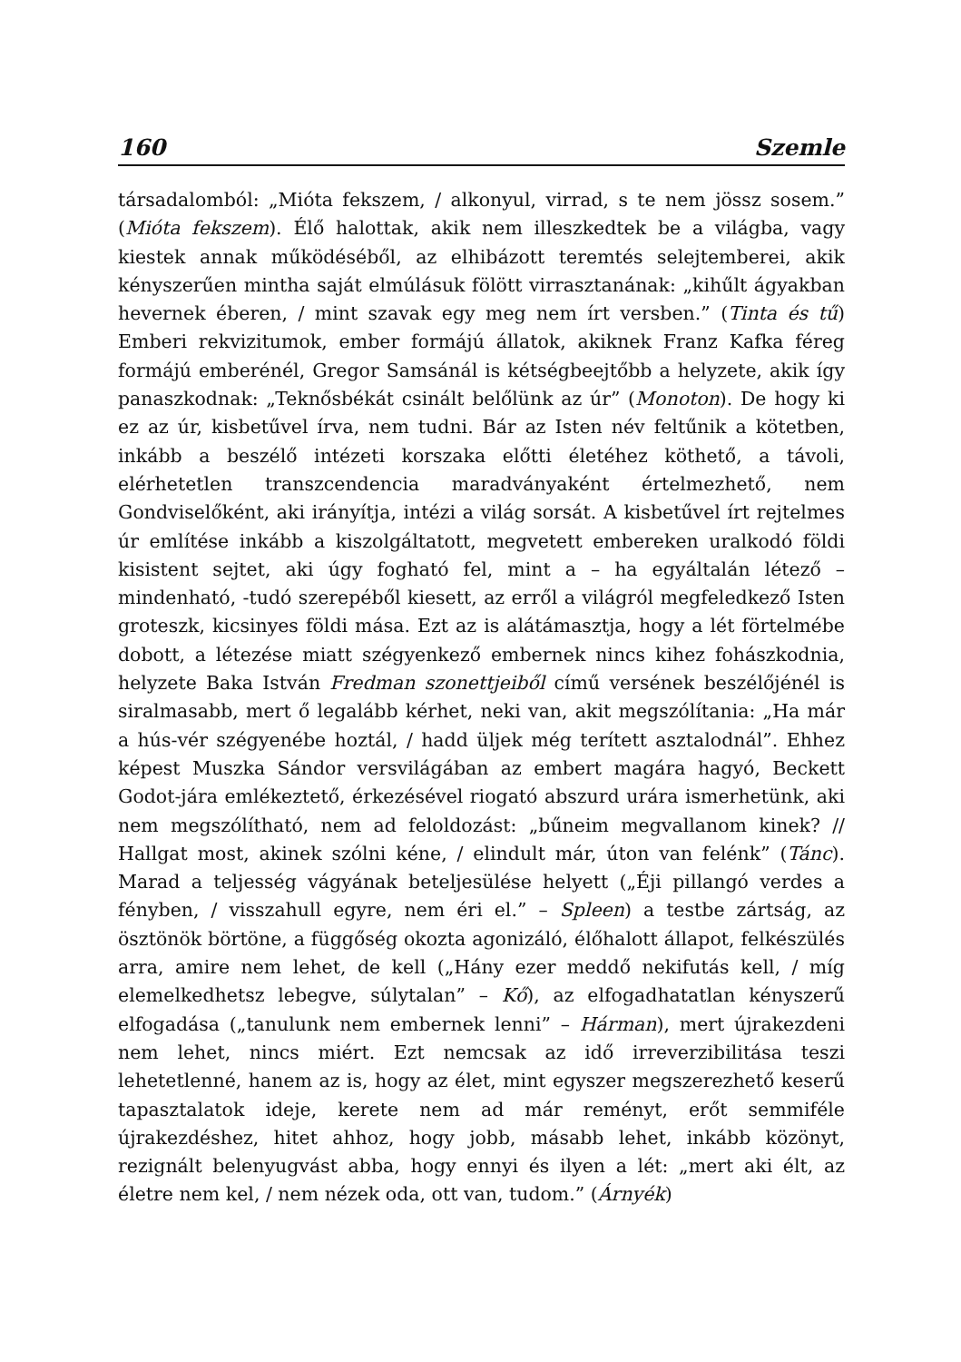160 Szemle
társadalomból: „Mióta fekszem, / alkonyul, virrad, s te nem jössz sosem.” (Mióta fekszem). Élő halottak, akik nem illeszkedtek be a világba, vagy kiestek annak működéséből, az elhibázott teremtés selejtemberei, akik kényszerűen mintha saját elmúlásuk fölött virrasztanának: „kihűlt ágyakban hevernek éberen, / mint szavak egy meg nem írt versben.” (Tinta és tű) Emberi rekvizitumok, ember formájú állatok, akiknek Franz Kafka féreg formájú emberénél, Gregor Samsánál is kétségbeejtőbb a helyzete, akik így panaszkodnak: „Teknősbékát csinált belőlünk az úr” (Monoton). De hogy ki ez az úr, kisbetűvel írva, nem tudni. Bár az Isten név feltűnik a kötetben, inkább a beszélő intézeti korszaka előtti életéhez köthető, a távoli, elérhetetlen transzcendencia maradványaként értelmezhető, nem Gondviselőként, aki irányítja, intézi a világ sorsát. A kisbetűvel írt rejtelmes úr említése inkább a kiszolgáltatott, megvetett embereken uralkodó földi kisistent sejtet, aki úgy fogható fel, mint a – ha egyáltalán létező – mindenható, -tudó szerepéből kiesett, az erről a világról megfeledkező Isten groteszk, kicsinyes földi mása. Ezt az is alátámasztja, hogy a lét förtelmébe dobott, a létezése miatt szégyenkező embernek nincs kihez fohászkodnia, helyzete Baka István Fredman szonettjeiből című versének beszélőjénél is siralmasabb, mert ő legalább kérhet, neki van, akit megszólítania: „Ha már a hús-vér szégyenébe hoztál, / hadd üljek még terített asztalodnál”. Ehhez képest Muszka Sándor versvilágában az embert magára hagyó, Beckett Godot-jára emlékeztető, érkezésével riogató abszurd urára ismerhetünk, aki nem megszólítható, nem ad feloldozást: „bűneim megvallanom kinek? // Hallgat most, akinek szólni kéne, / elindult már, úton van felénk” (Tánc). Marad a teljesség vágyának beteljesülése helyett („Éji pillangó verdes a fényben, / visszahull egyre, nem éri el.” – Spleen) a testbe zártság, az ösztönök börtöne, a függőség okozta agonizáló, élőhalott állapot, felkészülés arra, amire nem lehet, de kell („Hány ezer meddő nekifutás kell, / míg elemelkedhetsz lebegve, súlytalan” – Kő), az elfogadhatatlan kényszerű elfogadása („tanulunk nem embernek lenni” – Hárman), mert újrakezdeni nem lehet, nincs miért. Ezt nemcsak az idő irreverzibilitása teszi lehetetlenné, hanem az is, hogy az élet, mint egyszer megszerezhető keserű tapasztalatok ideje, kerete nem ad már reményt, erőt semmiféle újrakezdéshez, hitet ahhoz, hogy jobb, másabb lehet, inkább közönyt, rezignált belenyugvást abba, hogy ennyi és ilyen a lét: „mert aki élt, az életre nem kel, / nem nézek oda, ott van, tudom.” (Árnyék)